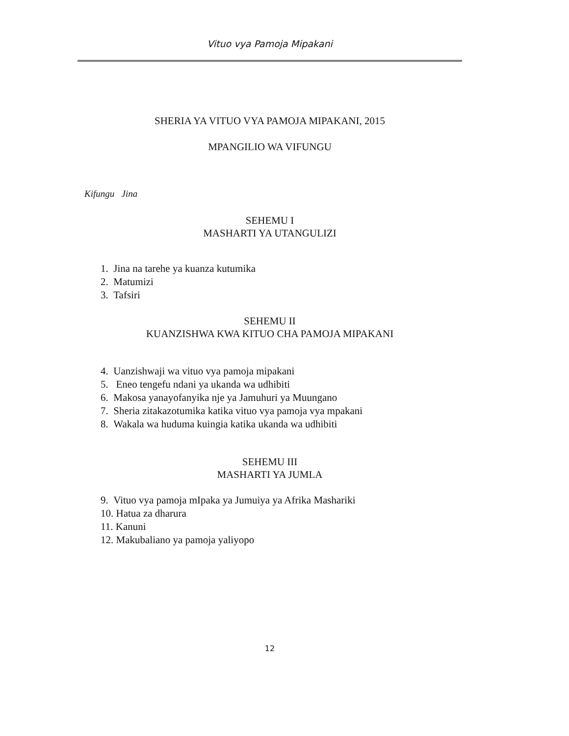Vituo vya Pamoja Mipakani
SHERIA YA VITUO VYA PAMOJA MIPAKANI, 2015
MPANGILIO WA VIFUNGU
Kifungu Jina
SEHEMU I
MASHARTI YA UTANGULIZI
1. Jina na tarehe ya kuanza kutumika
2. Matumizi
3. Tafsiri
SEHEMU II
KUANZISHWA KWA KITUO CHA PAMOJA MIPAKANI
4. Uanzishwaji wa vituo vya pamoja mipakani
5. Eneo tengefu ndani ya ukanda wa udhibiti
6. Makosa yanayofanyika nje ya Jamuhuri ya Muungano
7. Sheria zitakazotumika katika vituo vya pamoja vya mpakani
8. Wakala wa huduma kuingia katika ukanda wa udhibiti
SEHEMU III
MASHARTI YA JUMLA
9. Vituo vya pamoja mIpaka ya Jumuiya ya Afrika Mashariki
10. Hatua za dharura
11. Kanuni
12. Makubaliano ya pamoja yaliyopo
12